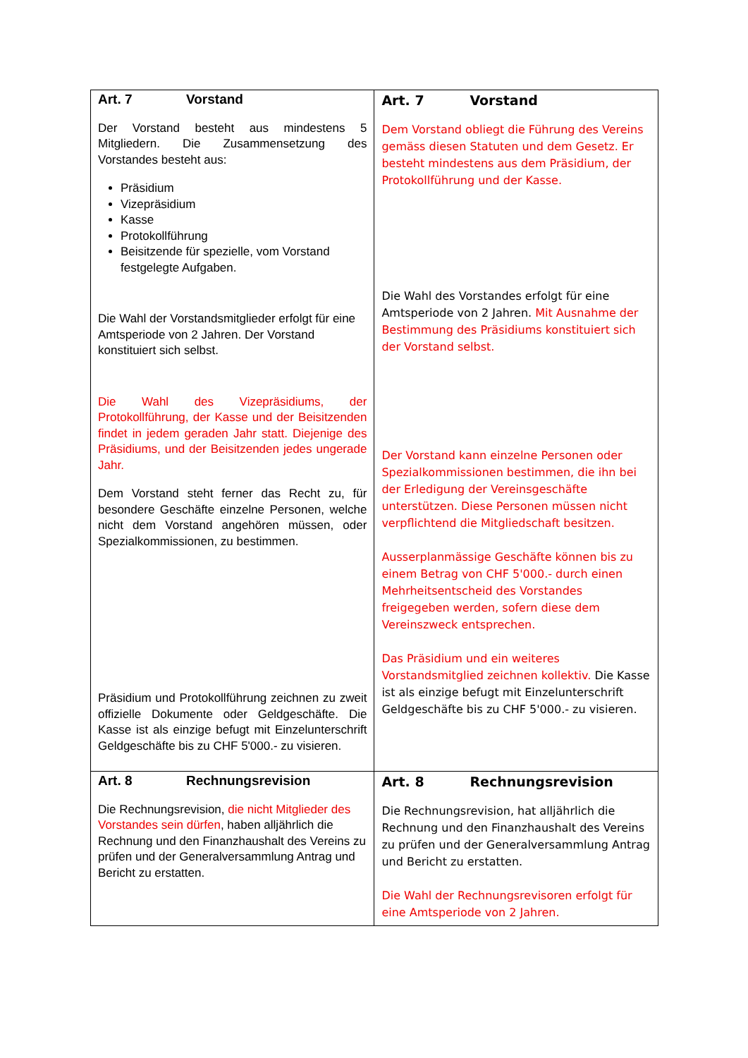| Art. 7 Vorstand Der Vorstand besteht aus mindestens 5 Mitgliedern. Die Zusammensetzung des Vorstandes besteht aus: Präsidium Vizepräsidium Kasse Protokollführung Beisitzende für spezielle, vom Vorstand festgelegte Aufgaben. Die Wahl der Vorstandsmitglieder erfolgt für eine Amtsperiode von 2 Jahren. Der Vorstand konstituiert sich selbst. Die Wahl des Vizepräsidiums, der Protokollführung, der Kasse und der Beisitzenden findet in jedem geraden Jahr statt. Diejenige des Präsidiums, und der Beisitzenden jedes ungerade Jahr. Dem Vorstand steht ferner das Recht zu, für besondere Geschäfte einzelne Personen, welche nicht dem Vorstand angehören müssen, oder Spezialkommissionen, zu bestimmen. Präsidium und Protokollführung zeichnen zu zweit offizielle Dokumente oder Geldgeschäfte. Die Kasse ist als einzige befugt mit Einzelunterschrift Geldgeschäfte bis zu CHF 5'000.- zu visieren. | Art. 7 Vorstand Dem Vorstand obliegt die Führung des Vereins gemäss diesen Statuten und dem Gesetz. Er besteht mindestens aus dem Präsidium, der Protokollführung und der Kasse. Die Wahl des Vorstandes erfolgt für eine Amtsperiode von 2 Jahren. Mit Ausnahme der Bestimmung des Präsidiums konstituiert sich der Vorstand selbst. Der Vorstand kann einzelne Personen oder Spezialkommissionen bestimmen, die ihn bei der Erledigung der Vereinsgeschäfte unterstützen. Diese Personen müssen nicht verpflichtend die Mitgliedschaft besitzen. Ausserplanmässige Geschäfte können bis zu einem Betrag von CHF 5'000.- durch einen Mehrheitsentscheid des Vorstandes freigegeben werden, sofern diese dem Vereinszweck entsprechen. Das Präsidium und ein weiteres Vorstandsmitglied zeichnen kollektiv. Die Kasse ist als einzige befugt mit Einzelunterschrift Geldgeschäfte bis zu CHF 5'000.- zu visieren. |
| Art. 8 Rechnungsrevision Die Rechnungsrevision, die nicht Mitglieder des Vorstandes sein dürfen , haben alljährlich die Rechnung und den Finanzhaushalt des Vereins zu prüfen und der Generalversammlung Antrag und Bericht zu erstatten. | Art. 8 Rechnungsrevision Die Rechnungsrevision, hat alljährlich die Rechnung und den Finanzhaushalt des Vereins zu prüfen und der Generalversammlung Antrag und Bericht zu erstatten. Die Wahl der Rechnungsrevisoren erfolgt für eine Amtsperiode von 2 Jahren. |